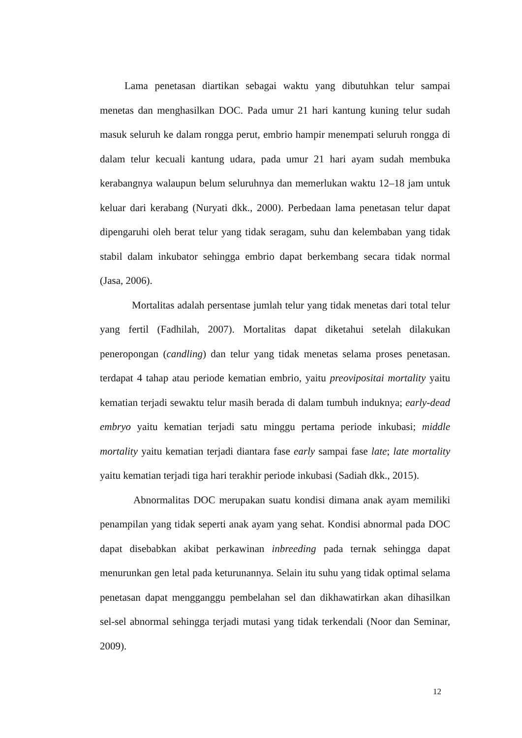Lama penetasan diartikan sebagai waktu yang dibutuhkan telur sampai menetas dan menghasilkan DOC. Pada umur 21 hari kantung kuning telur sudah masuk seluruh ke dalam rongga perut, embrio hampir menempati seluruh rongga di dalam telur kecuali kantung udara, pada umur 21 hari ayam sudah membuka kerabangnya walaupun belum seluruhnya dan memerlukan waktu 12–18 jam untuk keluar dari kerabang (Nuryati dkk., 2000). Perbedaan lama penetasan telur dapat dipengaruhi oleh berat telur yang tidak seragam, suhu dan kelembaban yang tidak stabil dalam inkubator sehingga embrio dapat berkembang secara tidak normal (Jasa, 2006).
Mortalitas adalah persentase jumlah telur yang tidak menetas dari total telur yang fertil (Fadhilah, 2007). Mortalitas dapat diketahui setelah dilakukan peneropongan (candling) dan telur yang tidak menetas selama proses penetasan. terdapat 4 tahap atau periode kematian embrio, yaitu preovipositai mortality yaitu kematian terjadi sewaktu telur masih berada di dalam tumbuh induknya; early-dead embryo yaitu kematian terjadi satu minggu pertama periode inkubasi; middle mortality yaitu kematian terjadi diantara fase early sampai fase late; late mortality yaitu kematian terjadi tiga hari terakhir periode inkubasi (Sadiah dkk., 2015).
Abnormalitas DOC merupakan suatu kondisi dimana anak ayam memiliki penampilan yang tidak seperti anak ayam yang sehat. Kondisi abnormal pada DOC dapat disebabkan akibat perkawinan inbreeding pada ternak sehingga dapat menurunkan gen letal pada keturunannya. Selain itu suhu yang tidak optimal selama penetasan dapat mengganggu pembelahan sel dan dikhawatirkan akan dihasilkan sel-sel abnormal sehingga terjadi mutasi yang tidak terkendali (Noor dan Seminar, 2009).
12